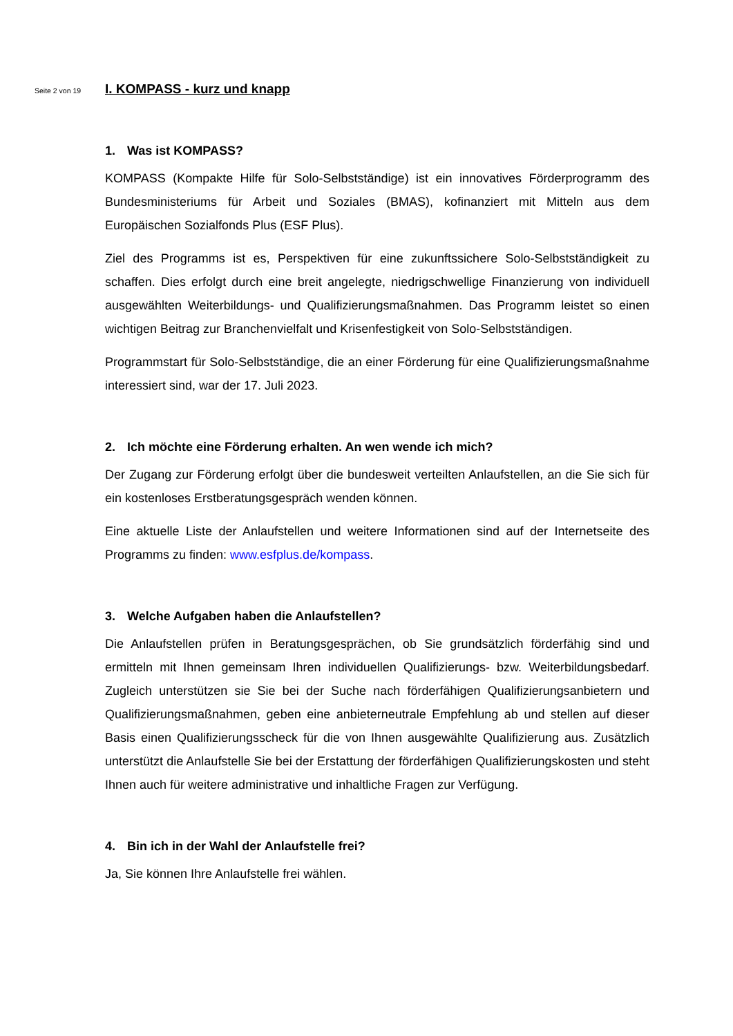Seite 2 von 19
I. KOMPASS - kurz und knapp
1. Was ist KOMPASS?
KOMPASS (Kompakte Hilfe für Solo-Selbstständige) ist ein innovatives Förderprogramm des Bundesministeriums für Arbeit und Soziales (BMAS), kofinanziert mit Mitteln aus dem Europäischen Sozialfonds Plus (ESF Plus).
Ziel des Programms ist es, Perspektiven für eine zukunftssichere Solo-Selbstständigkeit zu schaffen. Dies erfolgt durch eine breit angelegte, niedrigschwellige Finanzierung von individuell ausgewählten Weiterbildungs- und Qualifizierungsmaßnahmen. Das Programm leistet so einen wichtigen Beitrag zur Branchenvielfalt und Krisenfestigkeit von Solo-Selbstständigen.
Programmstart für Solo-Selbstständige, die an einer Förderung für eine Qualifizierungsmaßnahme interessiert sind, war der 17. Juli 2023.
2. Ich möchte eine Förderung erhalten. An wen wende ich mich?
Der Zugang zur Förderung erfolgt über die bundesweit verteilten Anlaufstellen, an die Sie sich für ein kostenloses Erstberatungsgespräch wenden können.
Eine aktuelle Liste der Anlaufstellen und weitere Informationen sind auf der Internetseite des Programms zu finden: www.esfplus.de/kompass.
3. Welche Aufgaben haben die Anlaufstellen?
Die Anlaufstellen prüfen in Beratungsgesprächen, ob Sie grundsätzlich förderfähig sind und ermitteln mit Ihnen gemeinsam Ihren individuellen Qualifizierungs- bzw. Weiterbildungsbedarf. Zugleich unterstützen sie Sie bei der Suche nach förderfähigen Qualifizierungsanbietern und Qualifizierungsmaßnahmen, geben eine anbieterneutrale Empfehlung ab und stellen auf dieser Basis einen Qualifizierungsscheck für die von Ihnen ausgewählte Qualifizierung aus. Zusätzlich unterstützt die Anlaufstelle Sie bei der Erstattung der förderfähigen Qualifizierungskosten und steht Ihnen auch für weitere administrative und inhaltliche Fragen zur Verfügung.
4. Bin ich in der Wahl der Anlaufstelle frei?
Ja, Sie können Ihre Anlaufstelle frei wählen.